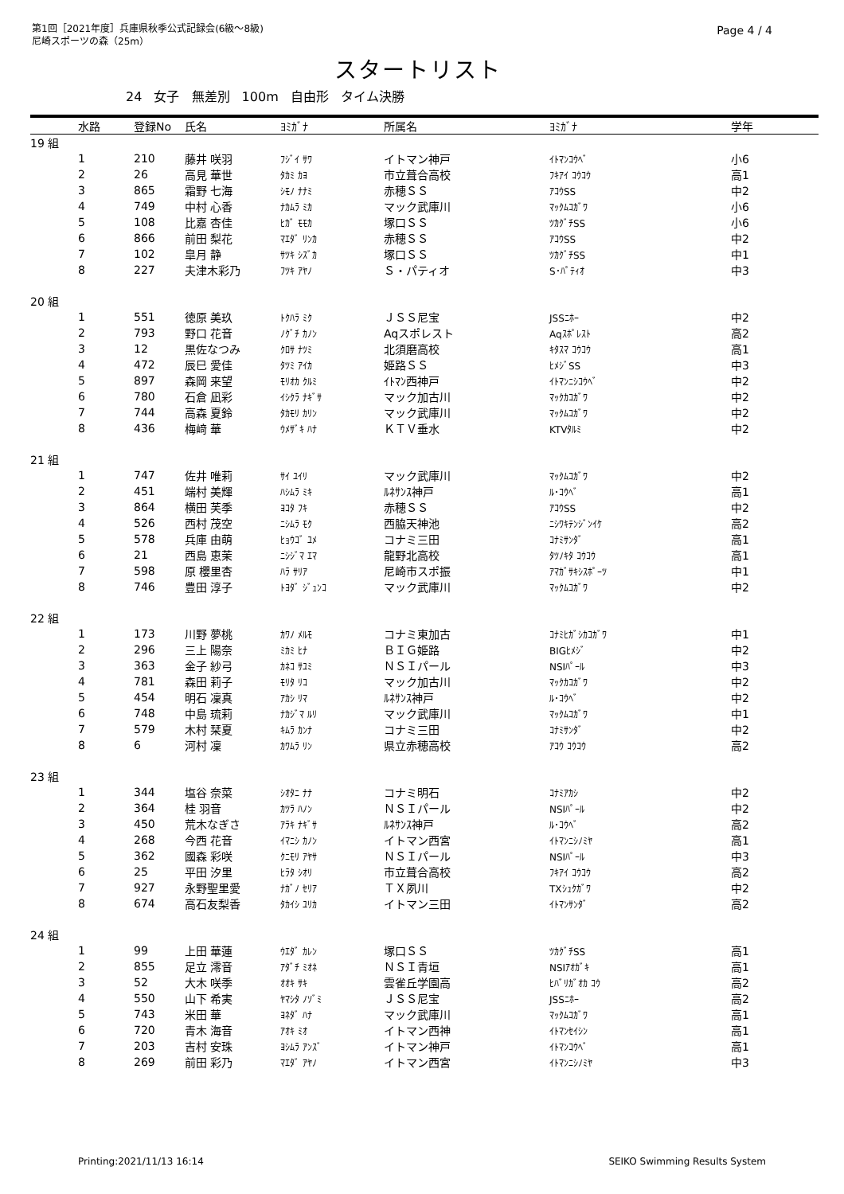第1回［2021年度］兵庫県秋季公式記録会(6級～8級)
尼崎スポーツの森（25m）
Page 4 / 4
スタートリスト
24 女子 無差別 100m 自由形 タイム決勝
| | 水路 | 登録No | 氏名 | ﾖﾐｶﾞﾅ | 所属名 | ﾖﾐｶﾞﾅ | 学年 |
| --- | --- | --- | --- | --- | --- | --- | --- |
| 19 組 | | | | | | | |
| | 1 | 210 | 藤井 咲羽 | ﾌｼﾞｲ ｻﾜ | イトマン神戸 | ｲﾄﾏﾝｺｳﾍﾞ | 小6 |
| | 2 | 26 | 高見 華世 | ﾀｶﾐ ｶﾖ | 市立葺合高校 | ﾌｷｱｲ ｺｳｺｳ | 高1 |
| | 3 | 865 | 霜野 七海 | ｼﾓﾉ ﾅﾅﾐ | 赤穂ＳＳ | ｱｺｳSS | 中2 |
| | 4 | 749 | 中村 心香 | ﾅｶﾑﾗ ﾐｶ | マック武庫川 | ﾏｯｸﾑｺｶﾞﾜ | 小6 |
| | 5 | 108 | 比嘉 杏佳 | ﾋｶﾞ ﾓﾓｶ | 塚口ＳＳ | ﾂｶｸﾞﾁSS | 小6 |
| | 6 | 866 | 前田 梨花 | ﾏｴﾀﾞ ﾘﾝｶ | 赤穂ＳＳ | ｱｺｳSS | 中2 |
| | 7 | 102 | 皐月 静 | ｻﾂｷ ｼｽﾞｶ | 塚口ＳＳ | ﾂｶｸﾞﾁSS | 中1 |
| | 8 | 227 | 夫津木彩乃 | ﾌﾂｷ ｱﾔﾉ | Ｓ・パティオ | S･ﾊﾟﾃｨｵ | 中3 |
| 20 組 | | | | | | | |
| | 1 | 551 | 徳原 美玖 | ﾄｸﾊﾗ ﾐｸ | ＪＳＳ尼宝 | JSSﾆﾎｰ | 中2 |
| | 2 | 793 | 野口 花音 | ﾉｸﾞﾁ ｶﾉﾝ | Aqスポレスト | Aqｽﾎﾟﾚｽﾄ | 高2 |
| | 3 | 12 | 黒佐なつみ | ｸﾛｻ ﾅﾂﾐ | 北須磨高校 | ｷﾀｽﾏ ｺｳｺｳ | 高1 |
| | 4 | 472 | 辰巳 愛佳 | ﾀﾂﾐ ｱｲｶ | 姫路ＳＳ | ﾋﾒｼﾞSS | 中3 |
| | 5 | 897 | 森岡 来望 | ﾓﾘｵｶ ｸﾙﾐ | ｲﾄﾏﾝ西神戸 | ｲﾄﾏﾝﾆｼｺｳﾍﾞ | 中2 |
| | 6 | 780 | 石倉 凪彩 | ｲｼｸﾗ ﾅｷﾞｻ | マック加古川 | ﾏｯｸｶｺｶﾞﾜ | 中2 |
| | 7 | 744 | 高森 夏鈴 | ﾀｶﾓﾘ ｶﾘﾝ | マック武庫川 | ﾏｯｸﾑｺｶﾞﾜ | 中2 |
| | 8 | 436 | 梅﨑 華 | ｳﾒｻﾞｷ ﾊﾅ | ＫＴＶ垂水 | KTVﾀﾙﾐ | 中2 |
| 21 組 | | | | | | | |
| | 1 | 747 | 佐井 唯莉 | ｻｲ ﾕｲﾘ | マック武庫川 | ﾏｯｸﾑｺｶﾞﾜ | 中2 |
| | 2 | 451 | 端村 美輝 | ﾊｼﾑﾗ ﾐｷ | ﾙﾈｻﾝｽ神戸 | ﾙ･ｺｳﾍﾞ | 高1 |
| | 3 | 864 | 横田 芙季 | ﾖｺﾀ ﾌｷ | 赤穂ＳＳ | ｱｺｳSS | 中2 |
| | 4 | 526 | 西村 茂空 | ﾆｼﾑﾗ ﾓｸ | 西脇天神池 | ﾆｼﾜｷﾃﾝｼﾞﾝｲｹ | 高2 |
| | 5 | 578 | 兵庫 由萌 | ﾋｮｳｺﾞ ﾕﾒ | コナミ三田 | ｺﾅﾐｻﾝﾀﾞ | 高1 |
| | 6 | 21 | 西島 恵茉 | ﾆｼｼﾞﾏ ｴﾏ | 龍野北高校 | ﾀﾂﾉｷﾀ ｺｳｺｳ | 高1 |
| | 7 | 598 | 原 櫻里杏 | ﾊﾗ ｻﾘｱ | 尼崎市スポ振 | ｱﾏｶﾞｻｷｼｽﾎﾟｰﾂ | 中1 |
| | 8 | 746 | 豊田 淳子 | ﾄﾖﾀﾞ ｼﾞｭﾝｺ | マック武庫川 | ﾏｯｸﾑｺｶﾞﾜ | 中2 |
| 22 組 | | | | | | | |
| | 1 | 173 | 川野 夢桃 | ｶﾜﾉ ﾒﾙﾓ | コナミ東加古 | ｺﾅﾐﾋｶﾞｼｶｺｶﾞﾜ | 中1 |
| | 2 | 296 | 三上 陽奈 | ﾐｶﾐ ﾋﾅ | ＢＩＧ姫路 | BIGﾋﾒｼﾞ | 中2 |
| | 3 | 363 | 金子 紗弓 | ｶﾈｺ ｻﾕﾐ | ＮＳＩパール | NSIﾊﾟｰﾙ | 中3 |
| | 4 | 781 | 森田 莉子 | ﾓﾘﾀ ﾘｺ | マック加古川 | ﾏｯｸｶｺｶﾞﾜ | 中2 |
| | 5 | 454 | 明石 凜真 | ｱｶｼ ﾘﾏ | ﾙﾈｻﾝｽ神戸 | ﾙ･ｺｳﾍﾞ | 中2 |
| | 6 | 748 | 中島 琉莉 | ﾅｶｼﾞﾏ ﾙﾘ | マック武庫川 | ﾏｯｸﾑｺｶﾞﾜ | 中1 |
| | 7 | 579 | 木村 栞夏 | ｷﾑﾗ ｶﾝﾅ | コナミ三田 | ｺﾅﾐｻﾝﾀﾞ | 中2 |
| | 8 | 6 | 河村 凜 | ｶﾜﾑﾗ ﾘﾝ | 県立赤穂高校 | ｱｺｳ ｺｳｺｳ | 高2 |
| 23 組 | | | | | | | |
| | 1 | 344 | 塩谷 奈菜 | ｼｵﾀﾆ ﾅﾅ | コナミ明石 | ｺﾅﾐｱｶｼ | 中2 |
| | 2 | 364 | 桂 羽音 | ｶﾂﾗ ﾊﾉﾝ | ＮＳＩパール | NSIﾊﾟｰﾙ | 中2 |
| | 3 | 450 | 荒木なぎさ | ｱﾗｷ ﾅｷﾞｻ | ﾙﾈｻﾝｽ神戸 | ﾙ･ｺｳﾍﾞ | 高2 |
| | 4 | 268 | 今西 花音 | ｲﾏﾆｼ ｶﾉﾝ | イトマン西宮 | ｲﾄﾏﾝﾆｼﾉﾐﾔ | 高1 |
| | 5 | 362 | 國森 彩咲 | ｸﾆﾓﾘ ｱﾔｻ | ＮＳＩパール | NSIﾊﾟｰﾙ | 中3 |
| | 6 | 25 | 平田 汐里 | ﾋﾗﾀ ｼｵﾘ | 市立葺合高校 | ﾌｷｱｲ ｺｳｺｳ | 高2 |
| | 7 | 927 | 永野聖里愛 | ﾅｶﾞﾉ ｾﾘｱ | ＴＸ夙川 | TXｼｭｸｶﾞﾜ | 中2 |
| | 8 | 674 | 高石友梨香 | ﾀｶｲｼ ﾕﾘｶ | イトマン三田 | ｲﾄﾏﾝｻﾝﾀﾞ | 高2 |
| 24 組 | | | | | | | |
| | 1 | 99 | 上田 華蓮 | ｳｴﾀﾞ ｶﾚﾝ | 塚口ＳＳ | ﾂｶｸﾞﾁSS | 高1 |
| | 2 | 855 | 足立 澪音 | ｱﾀﾞﾁ ﾐｵﾈ | ＮＳＩ青垣 | NSIｱｵｶﾞｷ | 高1 |
| | 3 | 52 | 大木 咲季 | ｵｵｷ ｻｷ | 雲雀丘学園高 | ﾋﾊﾞﾘｶﾞｵｶ ｺｳ | 高2 |
| | 4 | 550 | 山下 希実 | ﾔﾏｼﾀ ﾉｿﾞﾐ | ＪＳＳ尼宝 | JSSﾆﾎｰ | 高2 |
| | 5 | 743 | 米田 華 | ﾖﾈﾀﾞ ﾊﾅ | マック武庫川 | ﾏｯｸﾑｺｶﾞﾜ | 高1 |
| | 6 | 720 | 青木 海音 | ｱｵｷ ﾐｵ | イトマン西神 | ｲﾄﾏﾝｾｲｼﾝ | 高1 |
| | 7 | 203 | 吉村 安珠 | ﾖｼﾑﾗ ｱﾝｽﾞ | イトマン神戸 | ｲﾄﾏﾝｺｳﾍﾞ | 高1 |
| | 8 | 269 | 前田 彩乃 | ﾏｴﾀﾞ ｱﾔﾉ | イトマン西宮 | ｲﾄﾏﾝﾆｼﾉﾐﾔ | 中3 |
Printing:2021/11/13 16:14 SEIKO Swimming Results System